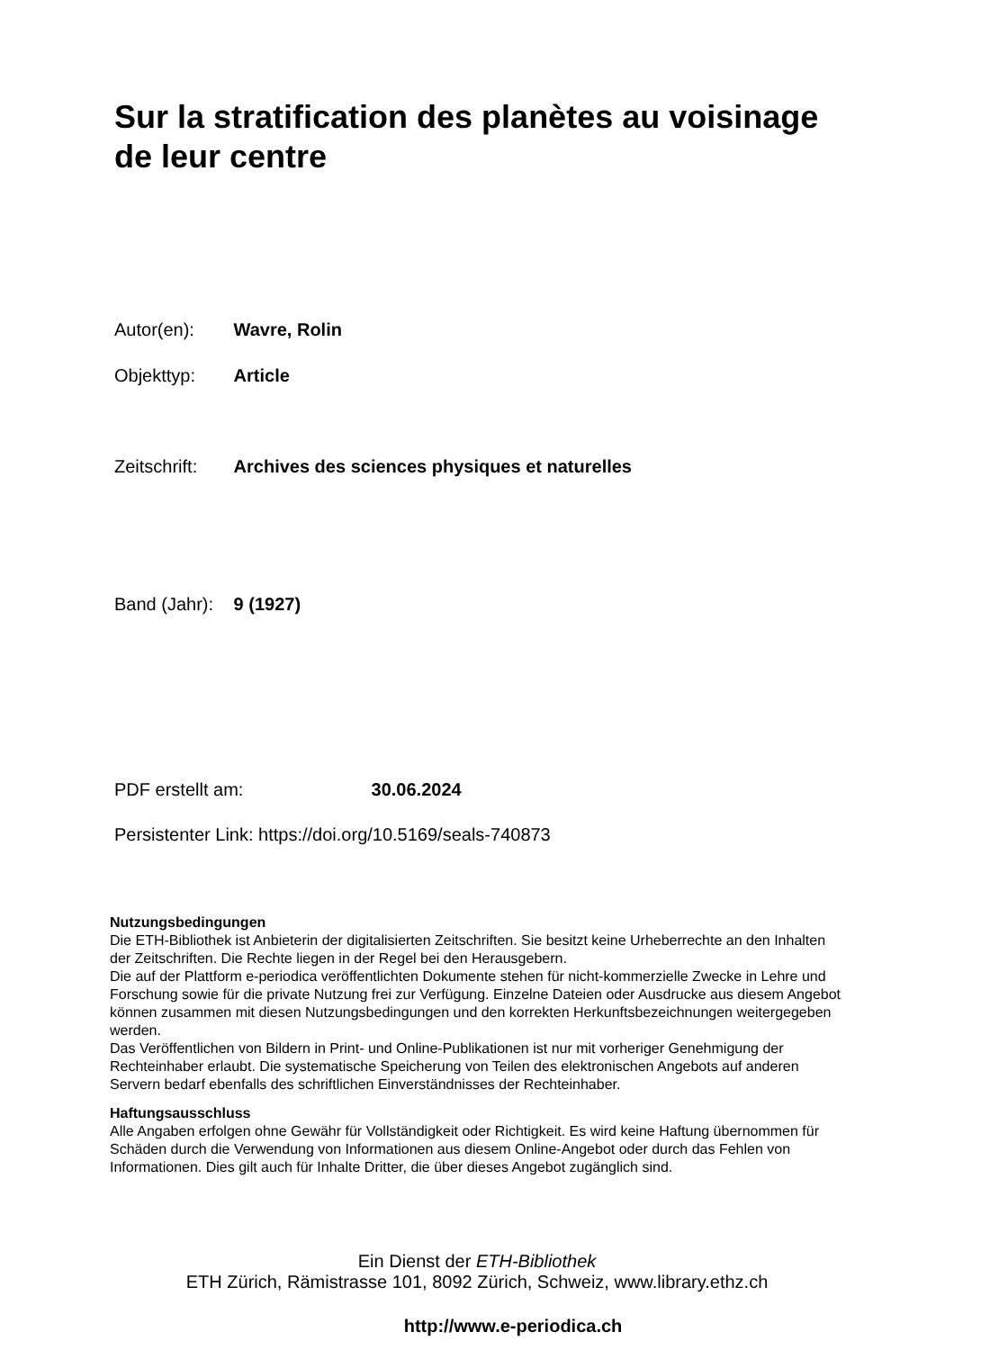Sur la stratification des planètes au voisinage de leur centre
Autor(en): Wavre, Rolin
Objekttyp: Article
Zeitschrift: Archives des sciences physiques et naturelles
Band (Jahr): 9 (1927)
PDF erstellt am: 30.06.2024
Persistenter Link: https://doi.org/10.5169/seals-740873
Nutzungsbedingungen
Die ETH-Bibliothek ist Anbieterin der digitalisierten Zeitschriften. Sie besitzt keine Urheberrechte an den Inhalten der Zeitschriften. Die Rechte liegen in der Regel bei den Herausgebern.
Die auf der Plattform e-periodica veröffentlichten Dokumente stehen für nicht-kommerzielle Zwecke in Lehre und Forschung sowie für die private Nutzung frei zur Verfügung. Einzelne Dateien oder Ausdrucke aus diesem Angebot können zusammen mit diesen Nutzungsbedingungen und den korrekten Herkunftsbezeichnungen weitergegeben werden.
Das Veröffentlichen von Bildern in Print- und Online-Publikationen ist nur mit vorheriger Genehmigung der Rechteinhaber erlaubt. Die systematische Speicherung von Teilen des elektronischen Angebots auf anderen Servern bedarf ebenfalls des schriftlichen Einverständnisses der Rechteinhaber.
Haftungsausschluss
Alle Angaben erfolgen ohne Gewähr für Vollständigkeit oder Richtigkeit. Es wird keine Haftung übernommen für Schäden durch die Verwendung von Informationen aus diesem Online-Angebot oder durch das Fehlen von Informationen. Dies gilt auch für Inhalte Dritter, die über dieses Angebot zugänglich sind.
Ein Dienst der ETH-Bibliothek
ETH Zürich, Rämistrasse 101, 8092 Zürich, Schweiz, www.library.ethz.ch
http://www.e-periodica.ch